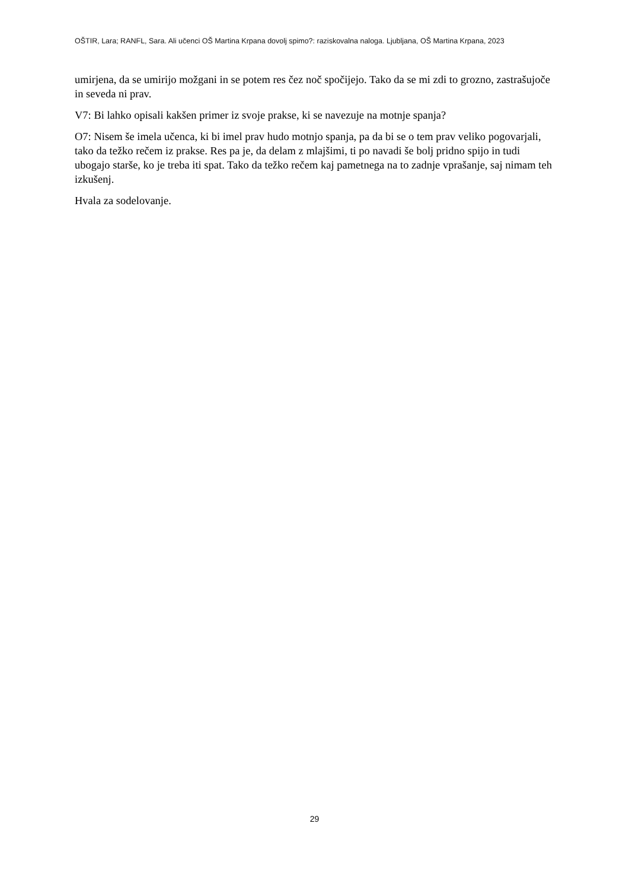OŠTIR, Lara; RANFL, Sara. Ali učenci OŠ Martina Krpana dovolj spimo?: raziskovalna naloga. Ljubljana, OŠ Martina Krpana, 2023
umirjena, da se umirijo možgani in se potem res čez noč spočijejo. Tako da se mi zdi to grozno, zastrašujoče in seveda ni prav.
V7: Bi lahko opisali kakšen primer iz svoje prakse, ki se navezuje na motnje spanja?
O7: Nisem še imela učenca, ki bi imel prav hudo motnjo spanja, pa da bi se o tem prav veliko pogovarjali, tako da težko rečem iz prakse. Res pa je, da delam z mlajšimi, ti po navadi še bolj pridno spijo in tudi ubogajo starše, ko je treba iti spat. Tako da težko rečem kaj pametnega na to zadnje vprašanje, saj nimam teh izkušenj.
Hvala za sodelovanje.
29